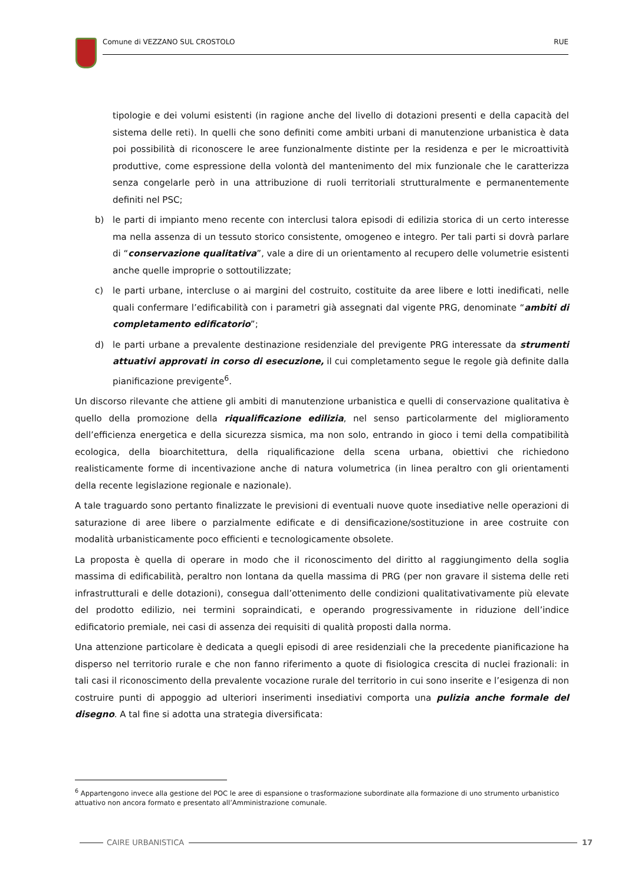Comune di VEZZANO SUL CROSTOLO RUE
tipologie e dei volumi esistenti (in ragione anche del livello di dotazioni presenti e della capacità del sistema delle reti). In quelli che sono definiti come ambiti urbani di manutenzione urbanistica è data poi possibilità di riconoscere le aree funzionalmente distinte per la residenza e per le microattività produttive, come espressione della volontà del mantenimento del mix funzionale che le caratterizza senza congelarle però in una attribuzione di ruoli territoriali strutturalmente e permanentemente definiti nel PSC;
b) le parti di impianto meno recente con interclusi talora episodi di edilizia storica di un certo interesse ma nella assenza di un tessuto storico consistente, omogeneo e integro. Per tali parti si dovrà parlare di “conservazione qualitativa”, vale a dire di un orientamento al recupero delle volumetrie esistenti anche quelle improprie o sottoutilizzate;
c) le parti urbane, intercluse o ai margini del costruito, costituite da aree libere e lotti inedificati, nelle quali confermare l’edificabilità con i parametri già assegnati dal vigente PRG, denominate “ambiti di completamento edificatorio”;
d) le parti urbane a prevalente destinazione residenziale del previgente PRG interessate da strumenti attuativi approvati in corso di esecuzione, il cui completamento segue le regole già definite dalla pianificazione previgente<sup>6</sup>.
Un discorso rilevante che attiene gli ambiti di manutenzione urbanistica e quelli di conservazione qualitativa è quello della promozione della riqualificazione edilizia, nel senso particolarmente del miglioramento dell’efficienza energetica e della sicurezza sismica, ma non solo, entrando in gioco i temi della compatibilità ecologica, della bioarchitettura, della riqualificazione della scena urbana, obiettivi che richiedono realisticamente forme di incentivazione anche di natura volumetrica (in linea peraltro con gli orientamenti della recente legislazione regionale e nazionale).
A tale traguardo sono pertanto finalizzate le previsioni di eventuali nuove quote insediative nelle operazioni di saturazione di aree libere o parzialmente edificate e di densificazione/sostituzione in aree costruite con modalità urbanisticamente poco efficienti e tecnologicamente obsolete.
La proposta è quella di operare in modo che il riconoscimento del diritto al raggiungimento della soglia massima di edificabilità, peraltro non lontana da quella massima di PRG (per non gravare il sistema delle reti infrastrutturali e delle dotazioni), consegua dall’ottenimento delle condizioni qualitativativamente più elevate del prodotto edilizio, nei termini sopraindicati, e operando progressivamente in riduzione dell’indice edificatorio premiale, nei casi di assenza dei requisiti di qualità proposti dalla norma.
Una attenzione particolare è dedicata a quegli episodi di aree residenziali che la precedente pianificazione ha disperso nel territorio rurale e che non fanno riferimento a quote di fisiologica crescita di nuclei frazionali: in tali casi il riconoscimento della prevalente vocazione rurale del territorio in cui sono inserite e l’esigenza di non costruire punti di appoggio ad ulteriori inserimenti insediativi comporta una pulizia anche formale del disegno. A tal fine si adotta una strategia diversificata:
<sup>6</sup> Appartengono invece alla gestione del POC le aree di espansione o trasformazione subordinate alla formazione di uno strumento urbanistico attuativo non ancora formato e presentato all’Amministrazione comunale.
CAIRE URBANISTICA 17